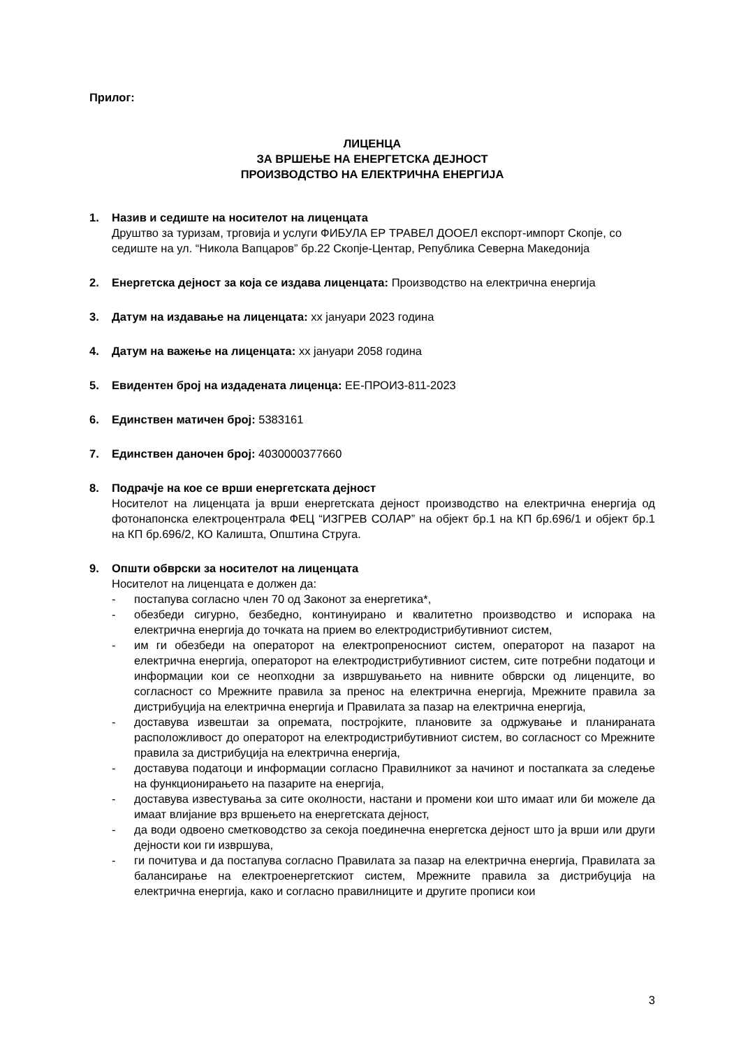Прилог:
ЛИЦЕНЦА
ЗА ВРШЕЊЕ НА ЕНЕРГЕТСКА ДЕЈНОСТ
ПРОИЗВОДСТВО НА ЕЛЕКТРИЧНА ЕНЕРГИЈА
1. Назив и седиште на носителот на лиценцата
Друштво за туризам, трговија и услуги ФИБУЛА ЕР ТРАВЕЛ ДООЕЛ експорт-импорт Скопје, со седиште на ул. “Никола Вапцаров” бр.22 Скопје-Центар, Република Северна Македонија
2. Енергетска дејност за која се издава лиценцата: Производство на електрична енергија
3. Датум на издавање на лиценцата: хх јануари 2023 година
4. Датум на важење на лиценцата: хх јануари 2058 година
5. Евидентен број на издадената лиценца: ЕЕ-ПРОИЗ-811-2023
6. Единствен матичен број: 5383161
7. Единствен даночен број: 4030000377660
8. Подрачје на кое се врши енергетската дејност
Носителот на лиценцата ја врши енергетската дејност производство на електрична енергија од фотонапонска електроцентрала ФЕЦ “ИЗГРЕВ СОЛАР” на објект бр.1 на КП бр.696/1 и објект бр.1 на КП бр.696/2, КО Калишта, Општина Струга.
9. Општи обврски за носителот на лиценцата
Носителот на лиценцата е должен да:
- постапува согласно член 70 од Законот за енергетика*,
- обезбеди сигурно, безбедно, континуирано и квалитетно производство и испорака на електрична енергија до точката на прием во електродистрибутивниот систем,
- им ги обезбеди на операторот на електропреносниот систем, операторот на пазарот на електрична енергија, операторот на електродистрибутивниот систем, сите потребни податоци и информации кои се неопходни за извршувањето на нивните обврски од лиценците, во согласност со Мрежните правила за пренос на електрична енергија, Мрежните правила за дистрибуција на електрична енергија и Правилата за пазар на електрична енергија,
- доставува извештаи за опремата, постројките, плановите за одржување и планираната расположливост до операторот на електродистрибутивниот систем, во согласност со Мрежните правила за дистрибуција на електрична енергија,
- доставува податоци и информации согласно Правилникот за начинот и постапката за следење на функционирањето на пазарите на енергија,
- доставува известувања за сите околности, настани и промени кои што имаат или би можеле да имаат влијание врз вршењето на енергетската дејност,
- да води одвоено сметководство за секоја поединечна енергетска дејност што ја врши или други дејности кои ги извршува,
- ги почитува и да постапува согласно Правилата за пазар на електрична енергија, Правилата за балансирање на електроенергетскиот систем, Мрежните правила за дистрибуција на електрична енергија, како и согласно правилниците и другите прописи кои
3